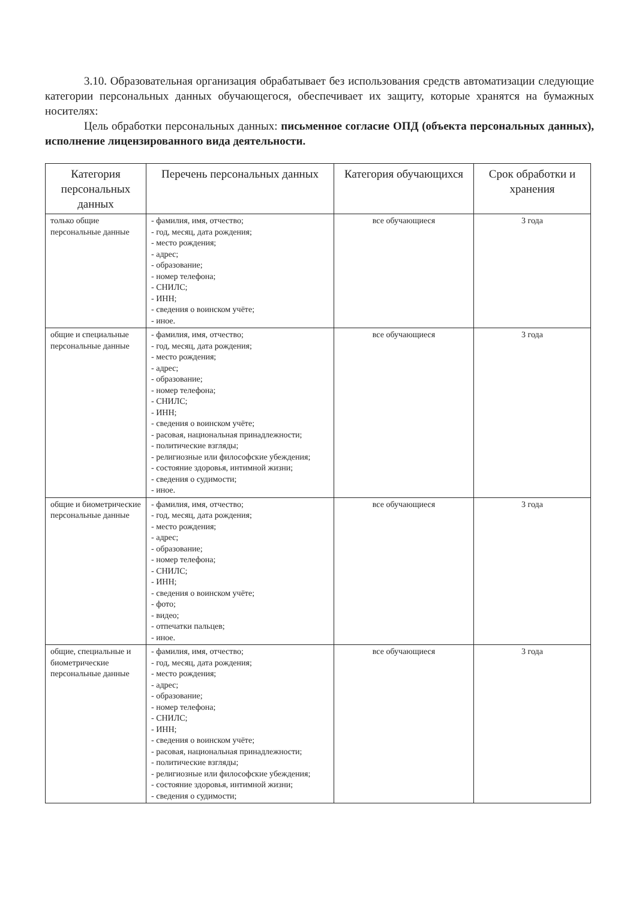3.10. Образовательная организация обрабатывает без использования средств автоматизации следующие категории персональных данных обучающегося, обеспечивает их защиту, которые хранятся на бумажных носителях:
Цель обработки персональных данных: письменное согласие ОПД (объекта персональных данных), исполнение лицензированного вида деятельности.
| Категория персональных данных | Перечень персональных данных | Категория обучающихся | Срок обработки и хранения |
| --- | --- | --- | --- |
| только общие персональные данные | - фамилия, имя, отчество; - год, месяц, дата рождения; - место рождения; - адрес; - образование; - номер телефона; - СНИЛС; - ИНН; - сведения о воинском учёте; - иное. | все обучающиеся | 3 года |
| общие и специальные персональные данные | - фамилия, имя, отчество; - год, месяц, дата рождения; - место рождения; - адрес; - образование; - номер телефона; - СНИЛС; - ИНН; - сведения о воинском учёте; - расовая, национальная принадлежности; - политические взгляды; - религиозные или философские убеждения; - состояние здоровья, интимной жизни; - сведения о судимости; - иное. | все обучающиеся | 3 года |
| общие и биометрические персональные данные | - фамилия, имя, отчество; - год, месяц, дата рождения; - место рождения; - адрес; - образование; - номер телефона; - СНИЛС; - ИНН; - сведения о воинском учёте; - фото; - видео; - отпечатки пальцев; - иное. | все обучающиеся | 3 года |
| общие, специальные и биометрические персональные данные | - фамилия, имя, отчество; - год, месяц, дата рождения; - место рождения; - адрес; - образование; - номер телефона; - СНИЛС; - ИНН; - сведения о воинском учёте; - расовая, национальная принадлежности; - политические взгляды; - религиозные или философские убеждения; - состояние здоровья, интимной жизни; - сведения о судимости; | все обучающиеся | 3 года |